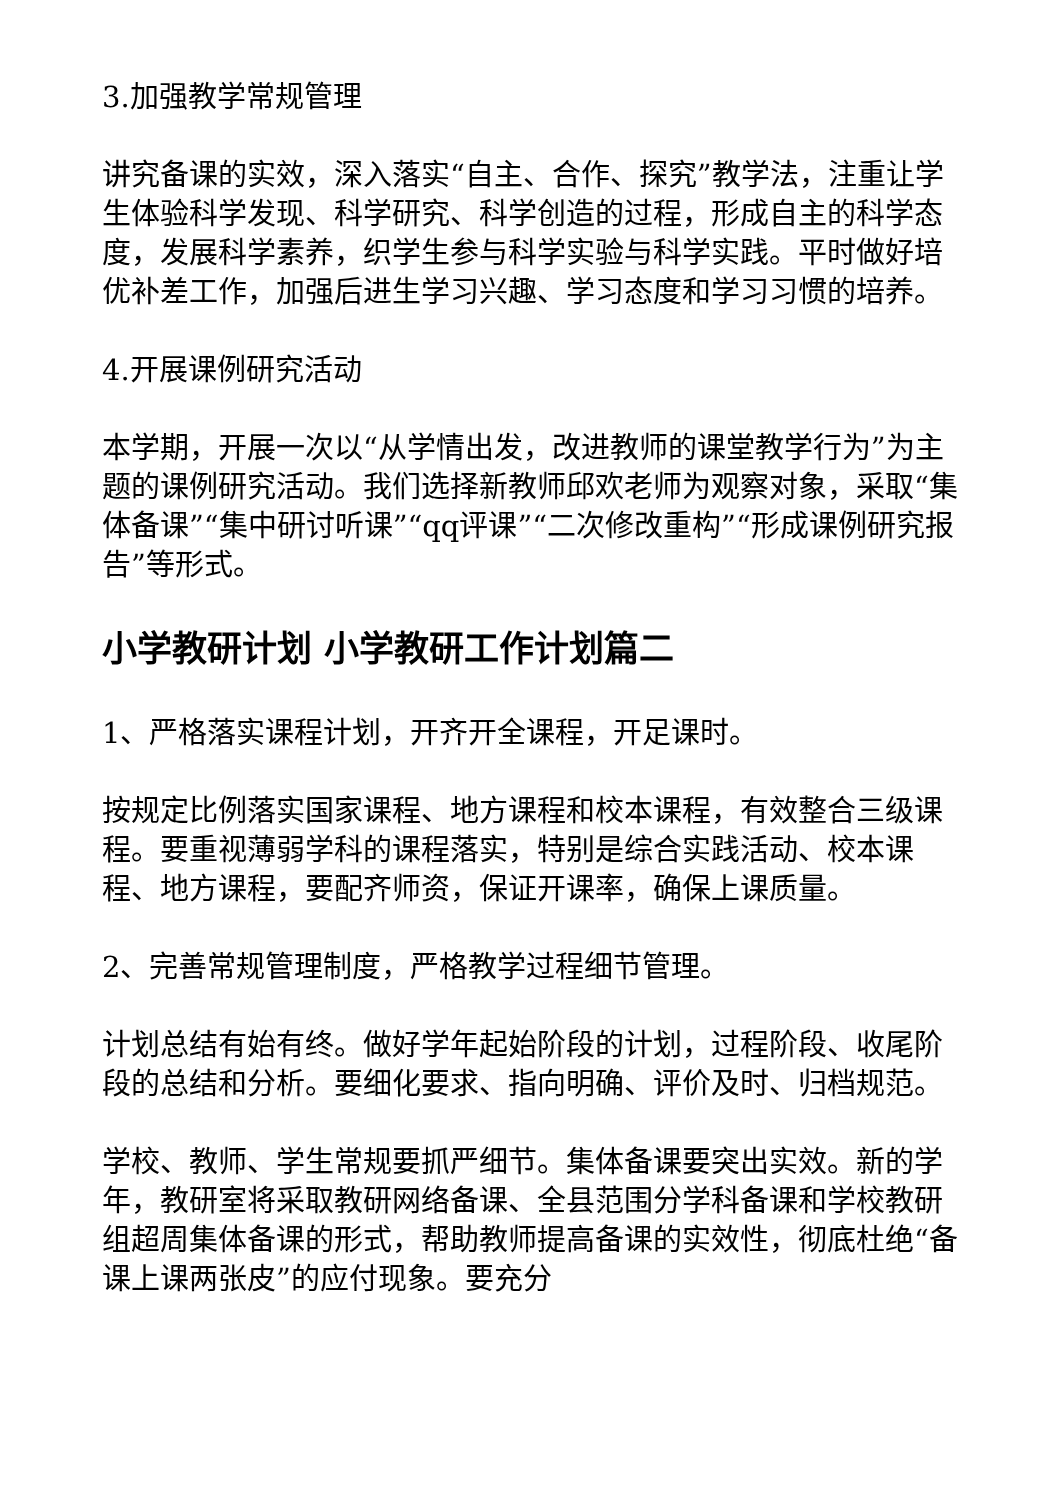3.加强教学常规管理
讲究备课的实效，深入落实“自主、合作、探究”教学法，注重让学生体验科学发现、科学研究、科学创造的过程，形成自主的科学态度，发展科学素养，织学生参与科学实验与科学实践。平时做好培优补差工作，加强后进生学习兴趣、学习态度和学习习惯的培养。
4.开展课例研究活动
本学期，开展一次以“从学情出发，改进教师的课堂教学行为”为主题的课例研究活动。我们选择新教师邱欢老师为观察对象，采取“集体备课”“集中研讨听课”“qq评课”“二次修改重构”“形成课例研究报告”等形式。
小学教研计划 小学教研工作计划篇二
1、严格落实课程计划，开齐开全课程，开足课时。
按规定比例落实国家课程、地方课程和校本课程，有效整合三级课程。要重视薄弱学科的课程落实，特别是综合实践活动、校本课程、地方课程，要配齐师资，保证开课率，确保上课质量。
2、完善常规管理制度，严格教学过程细节管理。
计划总结有始有终。做好学年起始阶段的计划，过程阶段、收尾阶段的总结和分析。要细化要求、指向明确、评价及时、归档规范。
学校、教师、学生常规要抓严细节。集体备课要突出实效。新的学年，教研室将采取教研网络备课、全县范围分学科备课和学校教研组超周集体备课的形式，帮助教师提高备课的实效性，彻底杜绝“备课上课两张皮”的应付现象。要充分